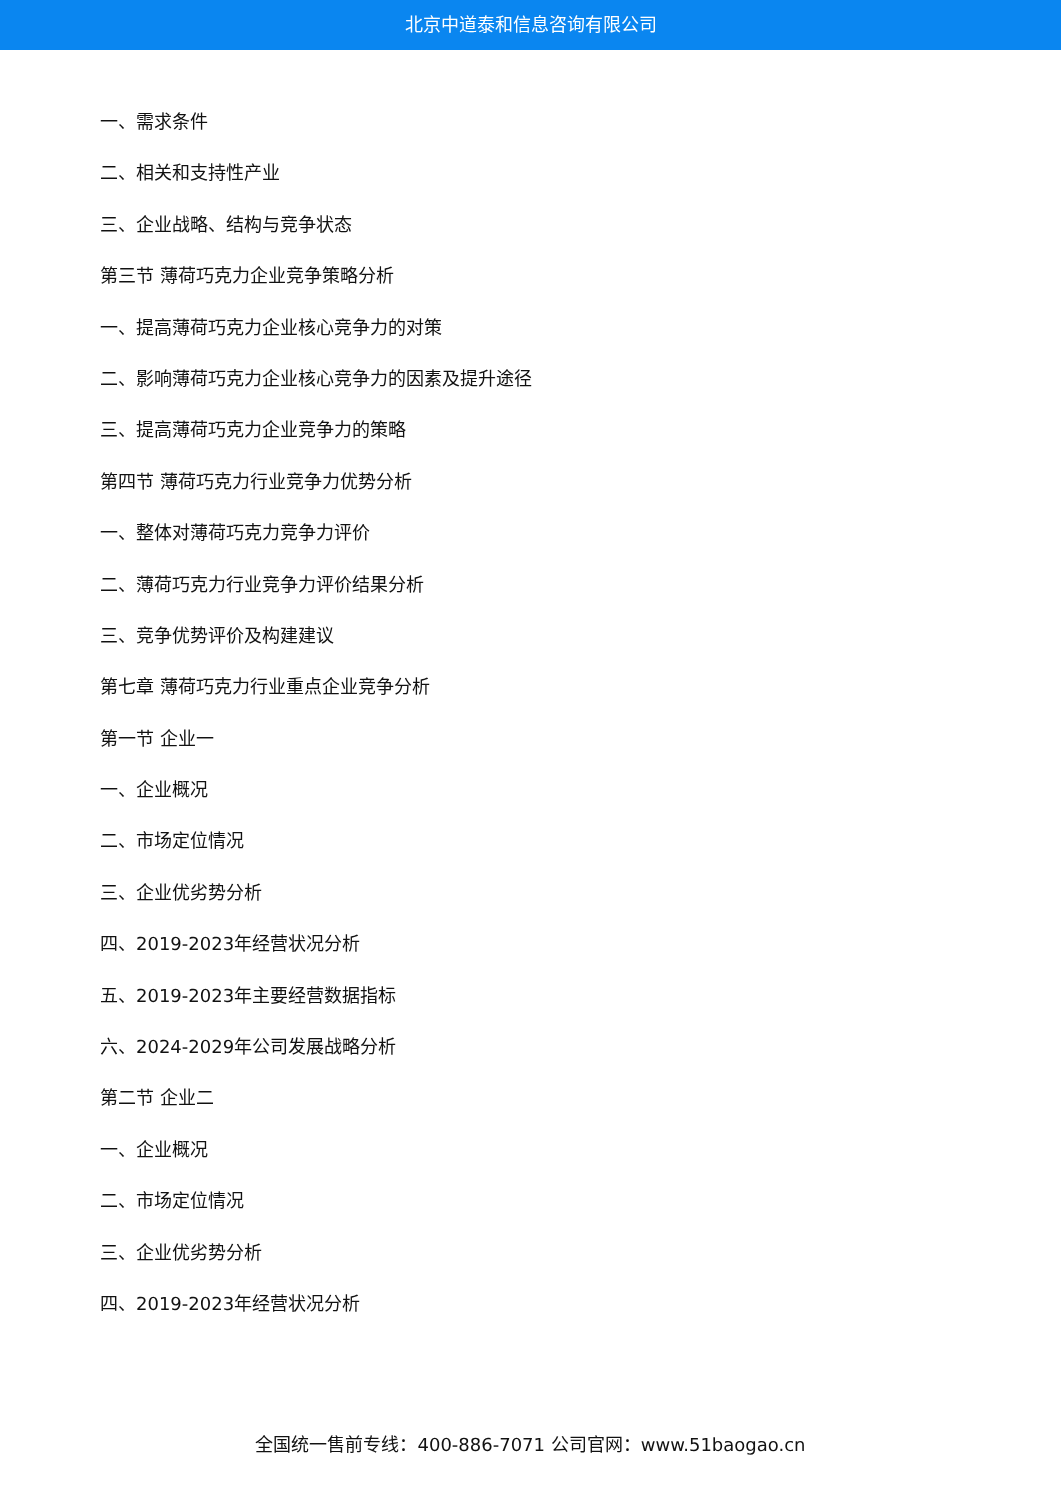北京中道泰和信息咨询有限公司
一、需求条件
二、相关和支持性产业
三、企业战略、结构与竞争状态
第三节 薄荷巧克力企业竞争策略分析
一、提高薄荷巧克力企业核心竞争力的对策
二、影响薄荷巧克力企业核心竞争力的因素及提升途径
三、提高薄荷巧克力企业竞争力的策略
第四节 薄荷巧克力行业竞争力优势分析
一、整体对薄荷巧克力竞争力评价
二、薄荷巧克力行业竞争力评价结果分析
三、竞争优势评价及构建建议
第七章 薄荷巧克力行业重点企业竞争分析
第一节 企业一
一、企业概况
二、市场定位情况
三、企业优劣势分析
四、2019-2023年经营状况分析
五、2019-2023年主要经营数据指标
六、2024-2029年公司发展战略分析
第二节 企业二
一、企业概况
二、市场定位情况
三、企业优劣势分析
四、2019-2023年经营状况分析
全国统一售前专线：400-886-7071 公司官网：www.51baogao.cn